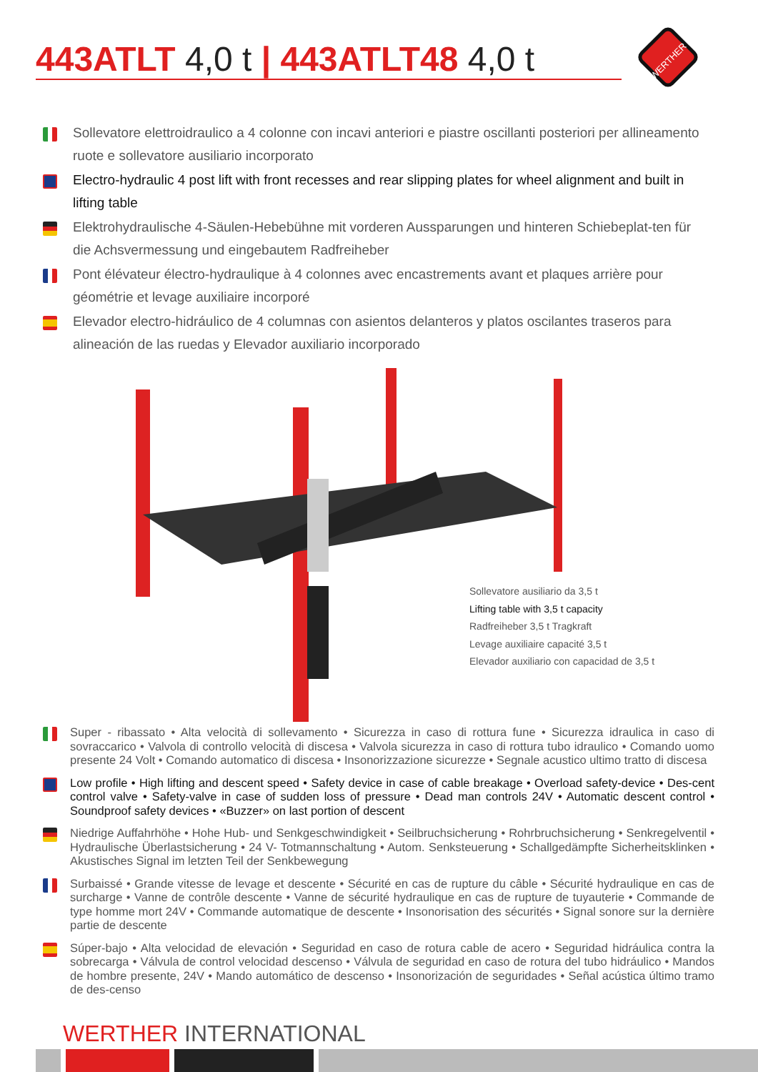443ATLT 4,0 t | 443ATLT48 4,0 t
WERTHER
Sollevatore elettroidraulico a 4 colonne con incavi anteriori e piastre oscillanti posteriori per allineamento ruote e sollevatore ausiliario incorporato
Electro-hydraulic 4 post lift with front recesses and rear slipping plates for wheel alignment and built in lifting table
Elektrohydraulische 4-Säulen-Hebebühne mit vorderen Aussparungen und hinteren Schiebeplat-ten für die Achsvermessung und eingebautem Radfreiheber
Pont élévateur électro-hydraulique à 4 colonnes avec encastrements avant et plaques arrière pour géométrie et levage auxiliaire incorporé
Elevador electro-hidráulico de 4 columnas con asientos delanteros y platos oscilantes traseros para alineación de las ruedas y Elevador auxiliario incorporado
Sollevatore ausiliario da 3,5 t
Lifting table with 3,5 t capacity
Radfreiheber 3,5 t Tragkraft
Levage auxiliaire capacité 3,5 t
Elevador auxiliario con capacidad de 3,5 t
Super - ribassato • Alta velocità di sollevamento • Sicurezza in caso di rottura fune • Sicurezza idraulica in caso di sovraccarico • Valvola di controllo velocità di discesa • Valvola sicurezza in caso di rottura tubo idraulico • Comando uomo presente 24 Volt • Comando automatico di discesa • Insonorizzazione sicurezze • Segnale acustico ultimo tratto di discesa
Low profile • High lifting and descent speed • Safety device in case of cable breakage • Overload safety-device • Des-cent control valve • Safety-valve in case of sudden loss of pressure • Dead man controls 24V • Automatic descent control • Soundproof safety devices • «Buzzer» on last portion of descent
Niedrige Auffahrhöhe • Hohe Hub- und Senkgeschwindigkeit • Seilbruchsicherung • Rohrbruchsicherung • Senkregelventil • Hydraulische Überlastsicherung • 24 V- Totmannschaltung • Autom. Senksteuerung • Schallgedämpfte Sicherheitsklinken • Akustisches Signal im letzten Teil der Senkbewegung
Surbaissé • Grande vitesse de levage et descente • Sécurité en cas de rupture du câble • Sécurité hydraulique en cas de surcharge • Vanne de contrôle descente • Vanne de sécurité hydraulique en cas de rupture de tuyauterie • Commande de type homme mort 24V • Commande automatique de descente • Insonorisation des sécurités • Signal sonore sur la dernière partie de descente
Súper-bajo • Alta velocidad de elevación • Seguridad en caso de rotura cable de acero • Seguridad hidráulica contra la sobrecarga • Válvula de control velocidad descenso • Válvula de seguridad en caso de rotura del tubo hidráulico • Mandos de hombre presente, 24V • Mando automático de descenso • Insonorización de seguridades • Señal acústica último tramo de des-censo
WERTHER INTERNATIONAL